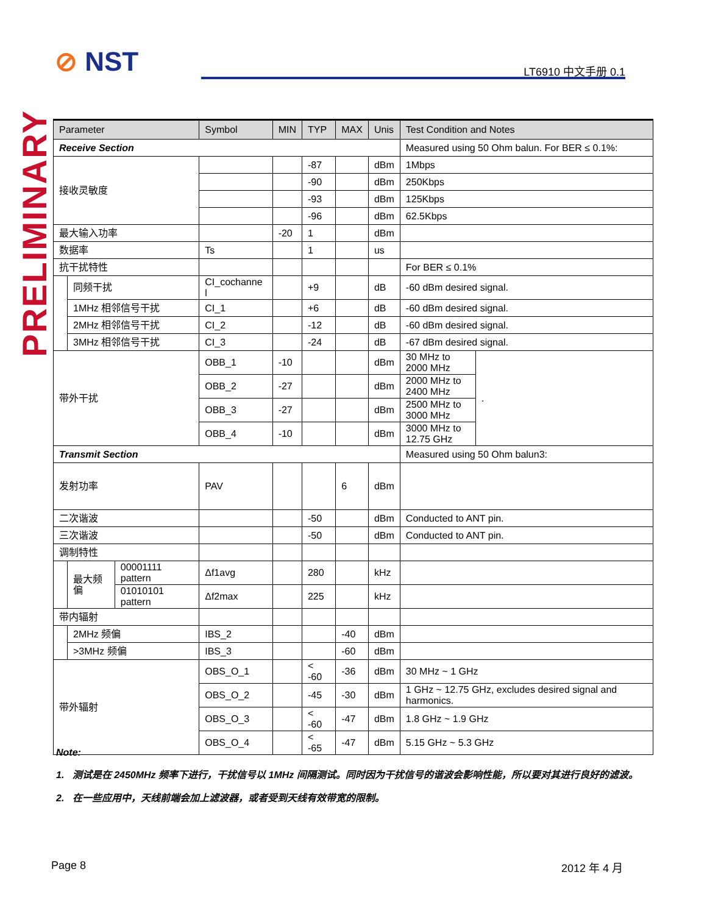⊘ NST LT6910 中文手册 0.1
PRELIMINARY
| Parameter | | | Symbol | MIN | TYP | MAX | Unis | Test Condition and Notes | |
| --- | --- | --- | --- | --- | --- | --- | --- | --- | --- |
| Receive Section | | | | | | | | Measured using 50 Ohm balun. For BER ≤ 0.1%: | |
| 接收灵敏度 | | | | | -87 | | dBm | 1Mbps | |
| | | | | | -90 | | dBm | 250Kbps | |
| | | | | | -93 | | dBm | 125Kbps | |
| | | | | | -96 | | dBm | 62.5Kbps | |
| 最大输入功率 | | | | -20 | 1 | | dBm | | |
| 数据率 | | | Ts | | 1 | | us | | |
| 抗干扰特性 | | | | | | | | For BER ≤ 0.1% | |
| | 同频干扰 | | CI_cochanne l | | +9 | | dB | -60 dBm desired signal. | |
| | 1MHz 相邻信号干扰 | | CI_1 | | +6 | | dB | -60 dBm desired signal. | |
| | 2MHz 相邻信号干扰 | | CI_2 | | -12 | | dB | -60 dBm desired signal. | |
| | 3MHz 相邻信号干扰 | | CI_3 | | -24 | | dB | -67 dBm desired signal. | |
| 带外干扰 | | | OBB_1 | -10 | | | dBm | 30 MHz to 2000 MHz | . |
| | | | OBB_2 | -27 | | | dBm | 2000 MHz to 2400 MHz | |
| | | | OBB_3 | -27 | | | dBm | 2500 MHz to 3000 MHz | |
| | | | OBB_4 | -10 | | | dBm | 3000 MHz to 12.75 GHz | |
| Transmit Section | | | | | | | | Measured using 50 Ohm balun3: | |
| 发射功率 | | | PAV | | | 6 | dBm | | |
| 二次谐波 | | | | | -50 | | dBm | Conducted to ANT pin. | |
| 三次谐波 | | | | | -50 | | dBm | Conducted to ANT pin. | |
| 调制特性 | | | | | | | | | |
| | 最大频偏 | 00001111 pattern | Δf1avg | | 280 | | kHz | | |
| | | 01010101 pattern | Δf2max | | 225 | | kHz | | |
| 带内辐射 | | | | | | | | | |
| | 2MHz 频偏 | | IBS_2 | | | -40 | dBm | | |
| | >3MHz 频偏 | | IBS_3 | | | -60 | dBm | | |
| 带外辐射 | | | OBS_O_1 | | < -60 | -36 | dBm | 30 MHz ~ 1 GHz | |
| | | | OBS_O_2 | | -45 | -30 | dBm | 1 GHz ~ 12.75 GHz, excludes desired signal and harmonics. | |
| | | | OBS_O_3 | | < -60 | -47 | dBm | 1.8 GHz ~ 1.9 GHz | |
| | | | OBS_O_4 | | < -65 | -47 | dBm | 5.15 GHz ~ 5.3 GHz | |
Note:
1. 测试是在 2450MHz 频率下进行，干扰信号以 1MHz 间隔测试。同时因为干扰信号的谐波会影响性能，所以要对其进行良好的滤波。
2. 在一些应用中，天线前端会加上滤波器，或者受到天线有效带宽的限制。
Page 8 2012 年 4 月